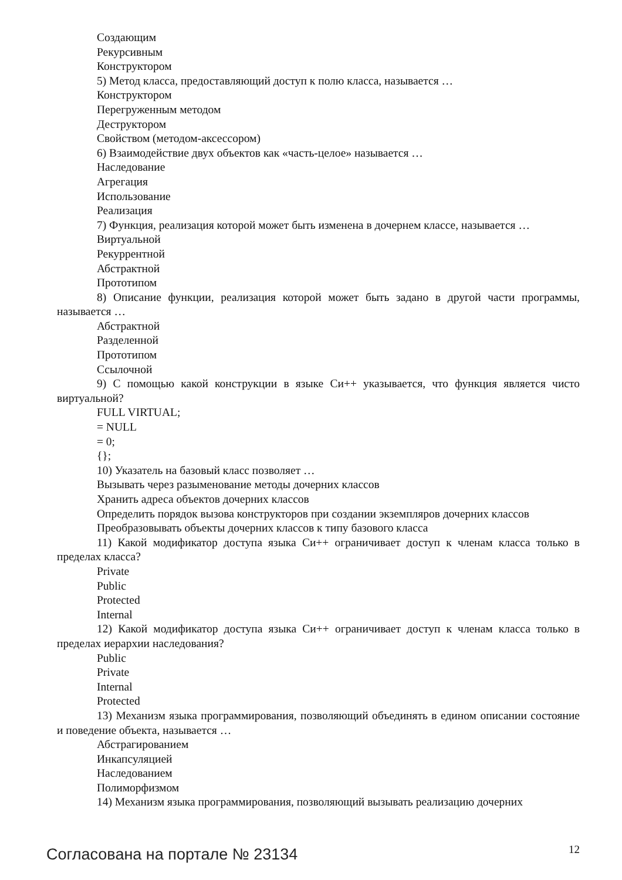Создающим
Рекурсивным
Конструктором
5) Метод класса, предоставляющий доступ к полю класса, называется …
Конструктором
Перегруженным методом
Деструктором
Свойством (методом-аксессором)
6) Взаимодействие двух объектов как «часть-целое» называется …
Наследование
Агрегация
Использование
Реализация
7) Функция, реализация которой может быть изменена в дочернем классе, называется …
Виртуальной
Рекуррентной
Абстрактной
Прототипом
8) Описание функции, реализация которой может быть задано в другой части программы, называется …
Абстрактной
Разделенной
Прототипом
Ссылочной
9) С помощью какой конструкции в языке Си++ указывается, что функция является чисто виртуальной?
FULL VIRTUAL;
= NULL
= 0;
{};
10) Указатель на базовый класс позволяет …
Вызывать через разыменование методы дочерних классов
Хранить адреса объектов дочерних классов
Определить порядок вызова конструкторов при создании экземпляров дочерних классов
Преобразовывать объекты дочерних классов к типу базового класса
11) Какой модификатор доступа языка Си++ ограничивает доступ к членам класса только в пределах класса?
Private
Public
Protected
Internal
12) Какой модификатор доступа языка Си++ ограничивает доступ к членам класса только в пределах иерархии наследования?
Public
Private
Internal
Protected
13) Механизм языка программирования, позволяющий объединять в едином описании состояние и поведение объекта, называется …
Абстрагированием
Инкапсуляцией
Наследованием
Полиморфизмом
14) Механизм языка программирования, позволяющий вызывать реализацию дочерних
Согласована на портале № 23134 12